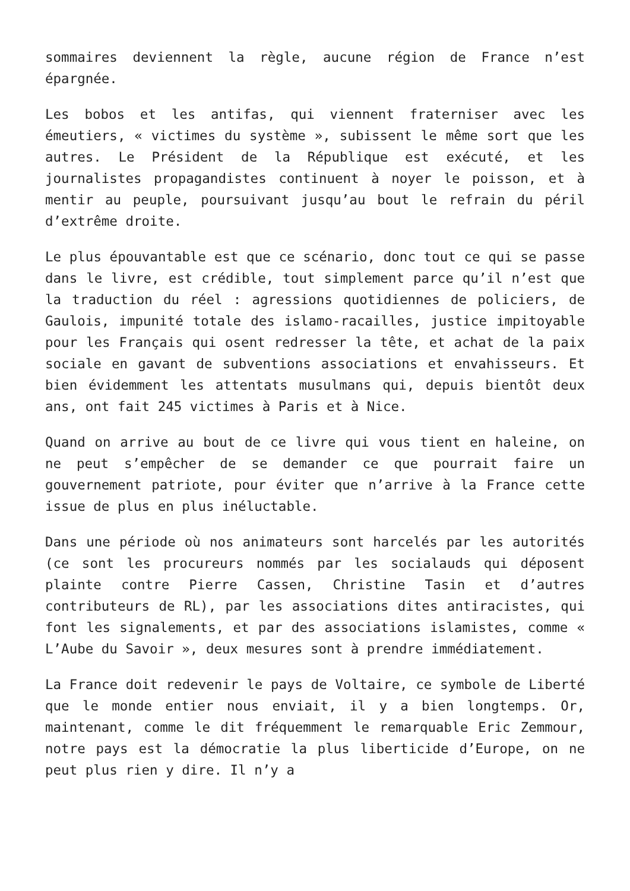sommaires deviennent la règle, aucune région de France n’est épargnée.
Les bobos et les antifas, qui viennent fraterniser avec les émeutiers, « victimes du système », subissent le même sort que les autres. Le Président de la République est exécuté, et les journalistes propagandistes continuent à noyer le poisson, et à mentir au peuple, poursuivant jusqu’au bout le refrain du péril d’extrême droite.
Le plus épouvantable est que ce scénario, donc tout ce qui se passe dans le livre, est crédible, tout simplement parce qu’il n’est que la traduction du réel : agressions quotidiennes de policiers, de Gaulois, impunité totale des islamo-racailles, justice impitoyable pour les Français qui osent redresser la tête, et achat de la paix sociale en gavant de subventions associations et envahisseurs. Et bien évidemment les attentats musulmans qui, depuis bientôt deux ans, ont fait 245 victimes à Paris et à Nice.
Quand on arrive au bout de ce livre qui vous tient en haleine, on ne peut s’empêcher de se demander ce que pourrait faire un gouvernement patriote, pour éviter que n’arrive à la France cette issue de plus en plus inéluctable.
Dans une période où nos animateurs sont harcelés par les autorités (ce sont les procureurs nommés par les socialauds qui déposent plainte contre Pierre Cassen, Christine Tasin et d’autres contributeurs de RL), par les associations dites antiracistes, qui font les signalements, et par des associations islamistes, comme « L’Aube du Savoir », deux mesures sont à prendre immédiatement.
La France doit redevenir le pays de Voltaire, ce symbole de Liberté que le monde entier nous enviait, il y a bien longtemps. Or, maintenant, comme le dit fréquemment le remarquable Eric Zemmour, notre pays est la démocratie la plus liberticide d’Europe, on ne peut plus rien y dire. Il n’y a